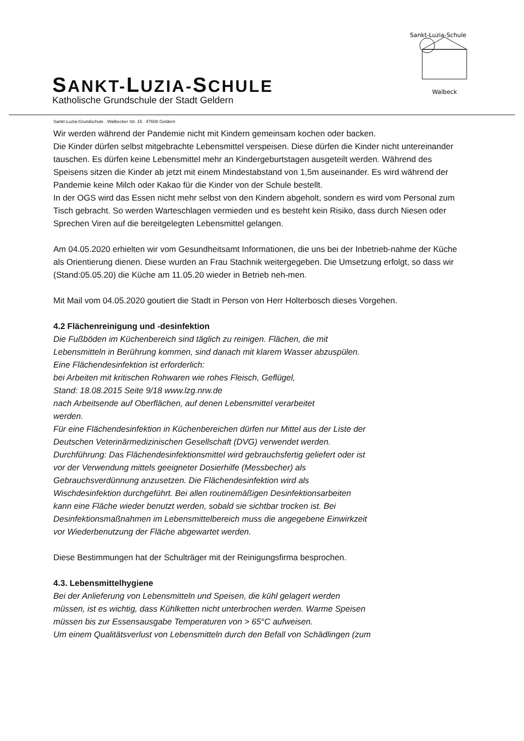SANKT-LUZIA-SCHULE
Katholische Grundschule der Stadt Geldern
Sankt-Luzia-Schule
Walbeck
Sankt-Luzia-Grundschule . Walbecker Str. 15 . 47608 Geldern
Wir werden während der Pandemie nicht mit Kindern gemeinsam kochen oder backen.
Die Kinder dürfen selbst mitgebrachte Lebensmittel verspeisen. Diese dürfen die Kinder nicht untereinander tauschen. Es dürfen keine Lebensmittel mehr an Kindergeburtstagen ausgeteilt werden. Während des Speisens sitzen die Kinder ab jetzt mit einem Mindestabstand von 1,5m auseinander. Es wird während der Pandemie keine Milch oder Kakao für die Kinder von der Schule bestellt.
In der OGS wird das Essen nicht mehr selbst von den Kindern abgeholt, sondern es wird vom Personal zum Tisch gebracht. So werden Warteschlagen vermieden und es besteht kein Risiko, dass durch Niesen oder Sprechen Viren auf die bereitgelegten Lebensmittel gelangen.
Am 04.05.2020 erhielten wir vom Gesundheitsamt Informationen, die uns bei der Inbetrieb-nahme der Küche als Orientierung dienen. Diese wurden an Frau Stachnik weitergegeben. Die Umsetzung erfolgt, so dass wir (Stand:05.05.20) die Küche am 11.05.20 wieder in Betrieb neh-men.
Mit Mail vom 04.05.2020 goutiert die Stadt in Person von Herr Holterbosch dieses Vorgehen.
4.2 Flächenreinigung und -desinfektion
Die Fußböden im Küchenbereich sind täglich zu reinigen. Flächen, die mit
Lebensmitteln in Berührung kommen, sind danach mit klarem Wasser abzuspülen.
Eine Flächendesinfektion ist erforderlich:
bei Arbeiten mit kritischen Rohwaren wie rohes Fleisch, Geflügel,
Stand: 18.08.2015 Seite 9/18 www.lzg.nrw.de
nach Arbeitsende auf Oberflächen, auf denen Lebensmittel verarbeitet
werden.
Für eine Flächendesinfektion in Küchenbereichen dürfen nur Mittel aus der Liste der
Deutschen Veterinärmedizinischen Gesellschaft (DVG) verwendet werden.
Durchführung: Das Flächendesinfektionsmittel wird gebrauchsfertig geliefert oder ist
vor der Verwendung mittels geeigneter Dosierhilfe (Messbecher) als
Gebrauchsverdünnung anzusetzen. Die Flächendesinfektion wird als
Wischdesinfektion durchgeführt. Bei allen routinemäßigen Desinfektionsarbeiten
kann eine Fläche wieder benutzt werden, sobald sie sichtbar trocken ist. Bei
Desinfektionsmaßnahmen im Lebensmittelbereich muss die angegebene Einwirkzeit
vor Wiederbenutzung der Fläche abgewartet werden.
Diese Bestimmungen hat der Schulträger mit der Reinigungsfirma besprochen.
4.3. Lebensmittelhygiene
Bei der Anlieferung von Lebensmitteln und Speisen, die kühl gelagert werden
müssen, ist es wichtig, dass Kühlketten nicht unterbrochen werden. Warme Speisen
müssen bis zur Essensausgabe Temperaturen von > 65°C aufweisen.
Um einem Qualitätsverlust von Lebensmitteln durch den Befall von Schädlingen (zum